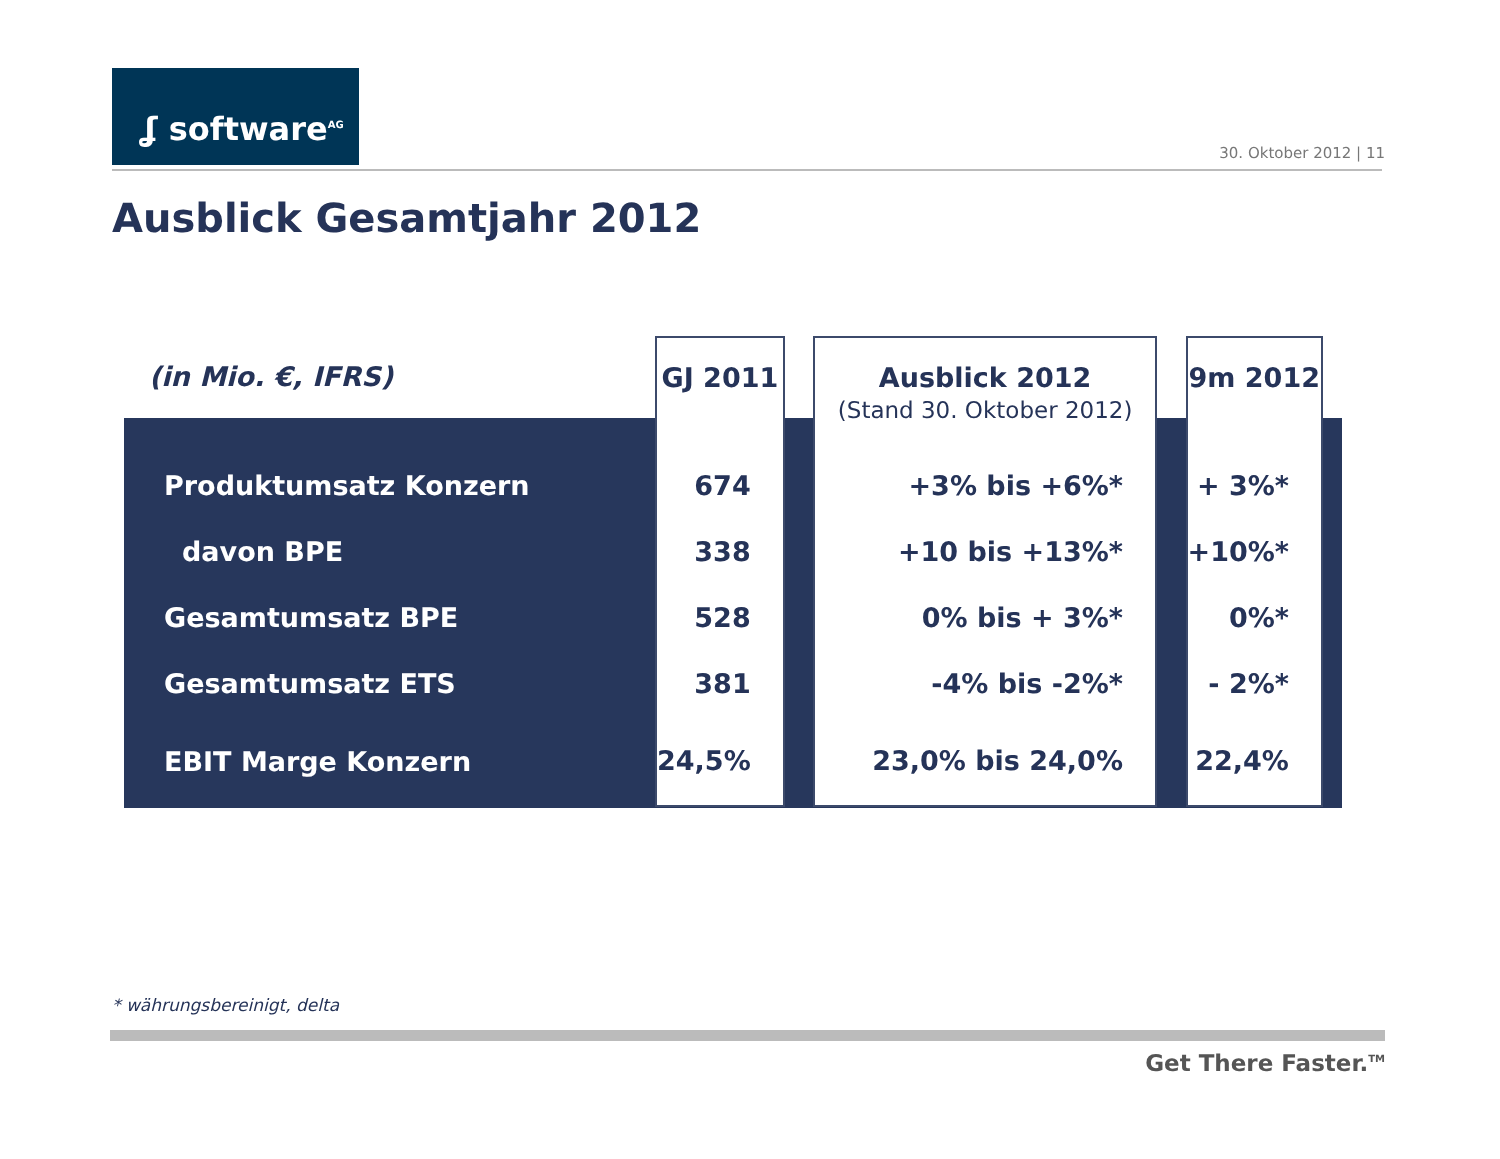ʆ software<sup>AG</sup>
30. Oktober 2012 | 11
Ausblick Gesamtjahr 2012
| (in Mio. €, IFRS) | GJ 2011 | | Ausblick 2012 (Stand 30. Oktober 2012) | | 9m 2012 | |
| --- | --- | --- | --- | --- | --- | --- |
| Produktumsatz Konzern | 674 | | +3% bis +6%* | | + 3%* | |
| davon BPE | 338 | | +10 bis +13%* | | +10%* | |
| Gesamtumsatz BPE | 528 | | 0% bis + 3%* | | 0%* | |
| Gesamtumsatz ETS | 381 | | -4% bis -2%* | | - 2%* | |
| EBIT Marge Konzern | 24,5% | | 23,0% bis 24,0% | | 22,4% | |
* währungsbereinigt, delta
Get There Faster.<sup>TM</sup>